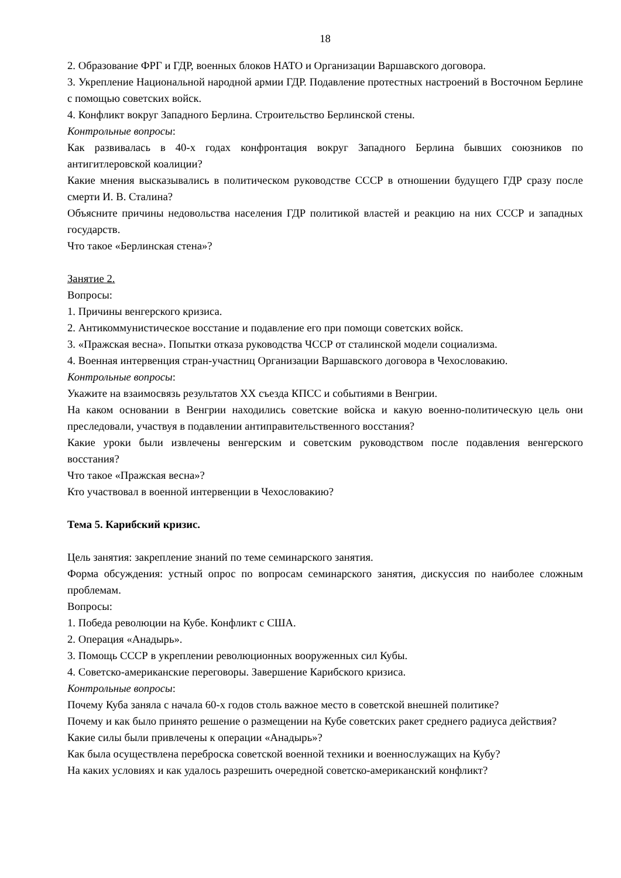18
2. Образование ФРГ и ГДР, военных блоков НАТО и Организации Варшавского договора.
3. Укрепление Национальной народной армии ГДР. Подавление протестных настроений в Восточном Берлине с помощью советских войск.
4. Конфликт вокруг Западного Берлина. Строительство Берлинской стены.
Контрольные вопросы:
Как развивалась в 40-х годах конфронтация вокруг Западного Берлина бывших союзников по антигитлеровской коалиции?
Какие мнения высказывались в политическом руководстве СССР в отношении будущего ГДР сразу после смерти И. В. Сталина?
Объясните причины недовольства населения ГДР политикой властей и реакцию на них СССР и западных государств.
Что такое «Берлинская стена»?
Занятие 2.
Вопросы:
1. Причины венгерского кризиса.
2. Антикоммунистическое восстание и подавление его при помощи советских войск.
3. «Пражская весна». Попытки отказа руководства ЧССР от сталинской модели социализма.
4. Военная интервенция стран-участниц Организации Варшавского договора в Чехословакию.
Контрольные вопросы:
Укажите на взаимосвязь результатов XX съезда КПСС и событиями в Венгрии.
На каком основании в Венгрии находились советские войска и какую военно-политическую цель они преследовали, участвуя в подавлении антиправительственного восстания?
Какие уроки были извлечены венгерским и советским руководством после подавления венгерского восстания?
Что такое «Пражская весна»?
Кто участвовал в военной интервенции в Чехословакию?
Тема 5. Карибский кризис.
Цель занятия: закрепление знаний по теме семинарского занятия.
Форма обсуждения: устный опрос по вопросам семинарского занятия, дискуссия по наиболее сложным проблемам.
Вопросы:
1. Победа революции на Кубе. Конфликт с США.
2. Операция «Анадырь».
3. Помощь СССР в укреплении революционных вооруженных сил Кубы.
4. Советско-американские переговоры. Завершение Карибского кризиса.
Контрольные вопросы:
Почему Куба заняла с начала 60-х годов столь важное место в советской внешней политике?
Почему и как было принято решение о размещении на Кубе советских ракет среднего радиуса действия?
Какие силы были привлечены к операции «Анадырь»?
Как была осуществлена переброска советской военной техники и военнослужащих на Кубу?
На каких условиях и как удалось разрешить очередной советско-американский конфликт?